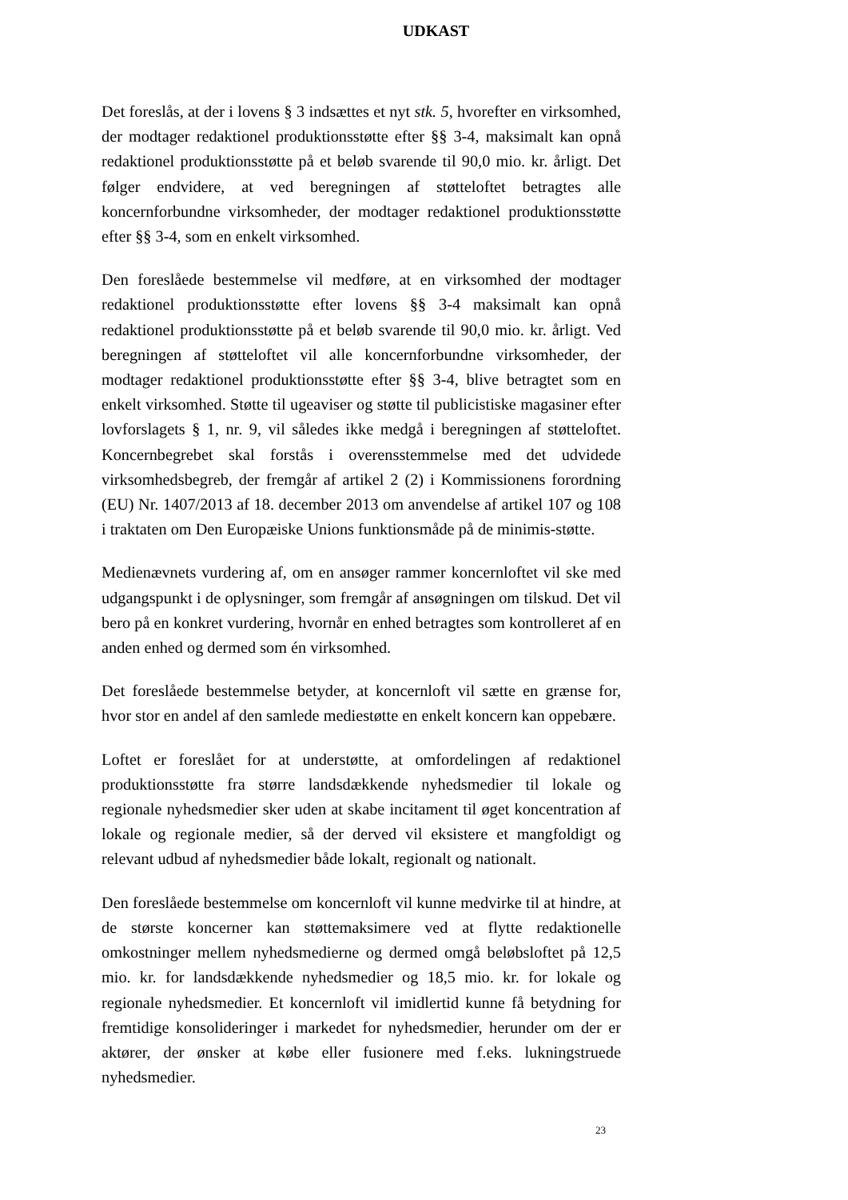UDKAST
Det foreslås, at der i lovens § 3 indsættes et nyt stk. 5, hvorefter en virksomhed, der modtager redaktionel produktionsstøtte efter §§ 3-4, maksimalt kan opnå redaktionel produktionsstøtte på et beløb svarende til 90,0 mio. kr. årligt. Det følger endvidere, at ved beregningen af støtteloftet betragtes alle koncernforbundne virksomheder, der modtager redaktionel produktionsstøtte efter §§ 3-4, som en enkelt virksomhed.
Den foreslåede bestemmelse vil medføre, at en virksomhed der modtager redaktionel produktionsstøtte efter lovens §§ 3-4 maksimalt kan opnå redaktionel produktionsstøtte på et beløb svarende til 90,0 mio. kr. årligt. Ved beregningen af støtteloftet vil alle koncernforbundne virksomheder, der modtager redaktionel produktionsstøtte efter §§ 3-4, blive betragtet som en enkelt virksomhed. Støtte til ugeaviser og støtte til publicistiske magasiner efter lovforslagets § 1, nr. 9, vil således ikke medgå i beregningen af støtteloftet. Koncernbegrebet skal forstås i overensstemmelse med det udvidede virksomhedsbegreb, der fremgår af artikel 2 (2) i Kommissionens forordning (EU) Nr. 1407/2013 af 18. december 2013 om anvendelse af artikel 107 og 108 i traktaten om Den Europæiske Unions funktionsmåde på de minimis-støtte.
Medienævnets vurdering af, om en ansøger rammer koncernloftet vil ske med udgangspunkt i de oplysninger, som fremgår af ansøgningen om tilskud. Det vil bero på en konkret vurdering, hvornår en enhed betragtes som kontrolleret af en anden enhed og dermed som én virksomhed.
Det foreslåede bestemmelse betyder, at koncernloft vil sætte en grænse for, hvor stor en andel af den samlede mediestøtte en enkelt koncern kan oppebære.
Loftet er foreslået for at understøtte, at omfordelingen af redaktionel produktionsstøtte fra større landsdækkende nyhedsmedier til lokale og regionale nyhedsmedier sker uden at skabe incitament til øget koncentration af lokale og regionale medier, så der derved vil eksistere et mangfoldigt og relevant udbud af nyhedsmedier både lokalt, regionalt og nationalt.
Den foreslåede bestemmelse om koncernloft vil kunne medvirke til at hindre, at de største koncerner kan støttemaksimere ved at flytte redaktionelle omkostninger mellem nyhedsmedierne og dermed omgå beløbsloftet på 12,5 mio. kr. for landsdækkende nyhedsmedier og 18,5 mio. kr. for lokale og regionale nyhedsmedier. Et koncernloft vil imidlertid kunne få betydning for fremtidige konsolideringer i markedet for nyhedsmedier, herunder om der er aktører, der ønsker at købe eller fusionere med f.eks. lukningstruede nyhedsmedier.
23